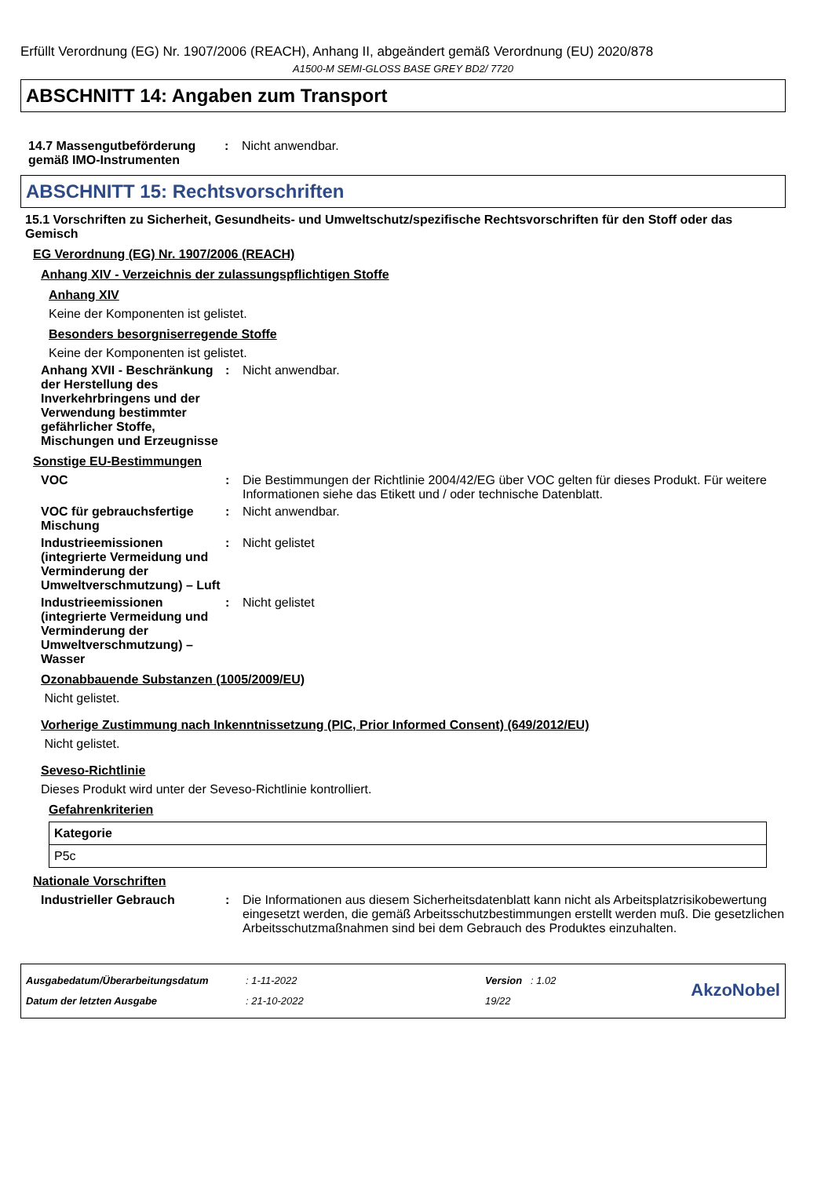Erfüllt Verordnung (EG) Nr. 1907/2006 (REACH), Anhang II, abgeändert gemäß Verordnung (EU) 2020/878
A1500-M SEMI-GLOSS BASE GREY BD2/ 7720
ABSCHNITT 14: Angaben zum Transport
14.7 Massengutbeförderung gemäß IMO-Instrumenten
: Nicht anwendbar.
ABSCHNITT 15: Rechtsvorschriften
15.1 Vorschriften zu Sicherheit, Gesundheits- und Umweltschutz/spezifische Rechtsvorschriften für den Stoff oder das Gemisch
EG Verordnung (EG) Nr. 1907/2006 (REACH)
Anhang XIV - Verzeichnis der zulassungspflichtigen Stoffe
Anhang XIV
Keine der Komponenten ist gelistet.
Besonders besorgniserregende Stoffe
Keine der Komponenten ist gelistet.
Anhang XVII - Beschränkung der Herstellung des Inverkehrbringens und der Verwendung bestimmter gefährlicher Stoffe, Mischungen und Erzeugnisse
: Nicht anwendbar.
Sonstige EU-Bestimmungen
VOC : Die Bestimmungen der Richtlinie 2004/42/EG über VOC gelten für dieses Produkt. Für weitere Informationen siehe das Etikett und / oder technische Datenblatt.
VOC für gebrauchsfertige Mischung
: Nicht anwendbar.
Industrieemissionen (integrierte Vermeidung und Verminderung der Umweltverschmutzung) – Luft
: Nicht gelistet
Industrieemissionen (integrierte Vermeidung und Verminderung der Umweltverschmutzung) – Wasser
: Nicht gelistet
Ozonabbauende Substanzen (1005/2009/EU)
Nicht gelistet.
Vorherige Zustimmung nach Inkenntnissetzung (PIC, Prior Informed Consent) (649/2012/EU)
Nicht gelistet.
Seveso-Richtlinie
Dieses Produkt wird unter der Seveso-Richtlinie kontrolliert.
Gefahrenkriterien
| Kategorie |
| --- |
| P5c |
Nationale Vorschriften
Industrieller Gebrauch : Die Informationen aus diesem Sicherheitsdatenblatt kann nicht als Arbeitsplatzrisikobewertung eingesetzt werden, die gemäß Arbeitsschutzbestimmungen erstellt werden muß. Die gesetzlichen Arbeitsschutzmaßnahmen sind bei dem Gebrauch des Produktes einzuhalten.
Ausgabedatum/Überarbeitungsdatum
Datum der letzten Ausgabe
: 1-11-2022
: 21-10-2022
Version : 1.02
19/22
AkzoNobel